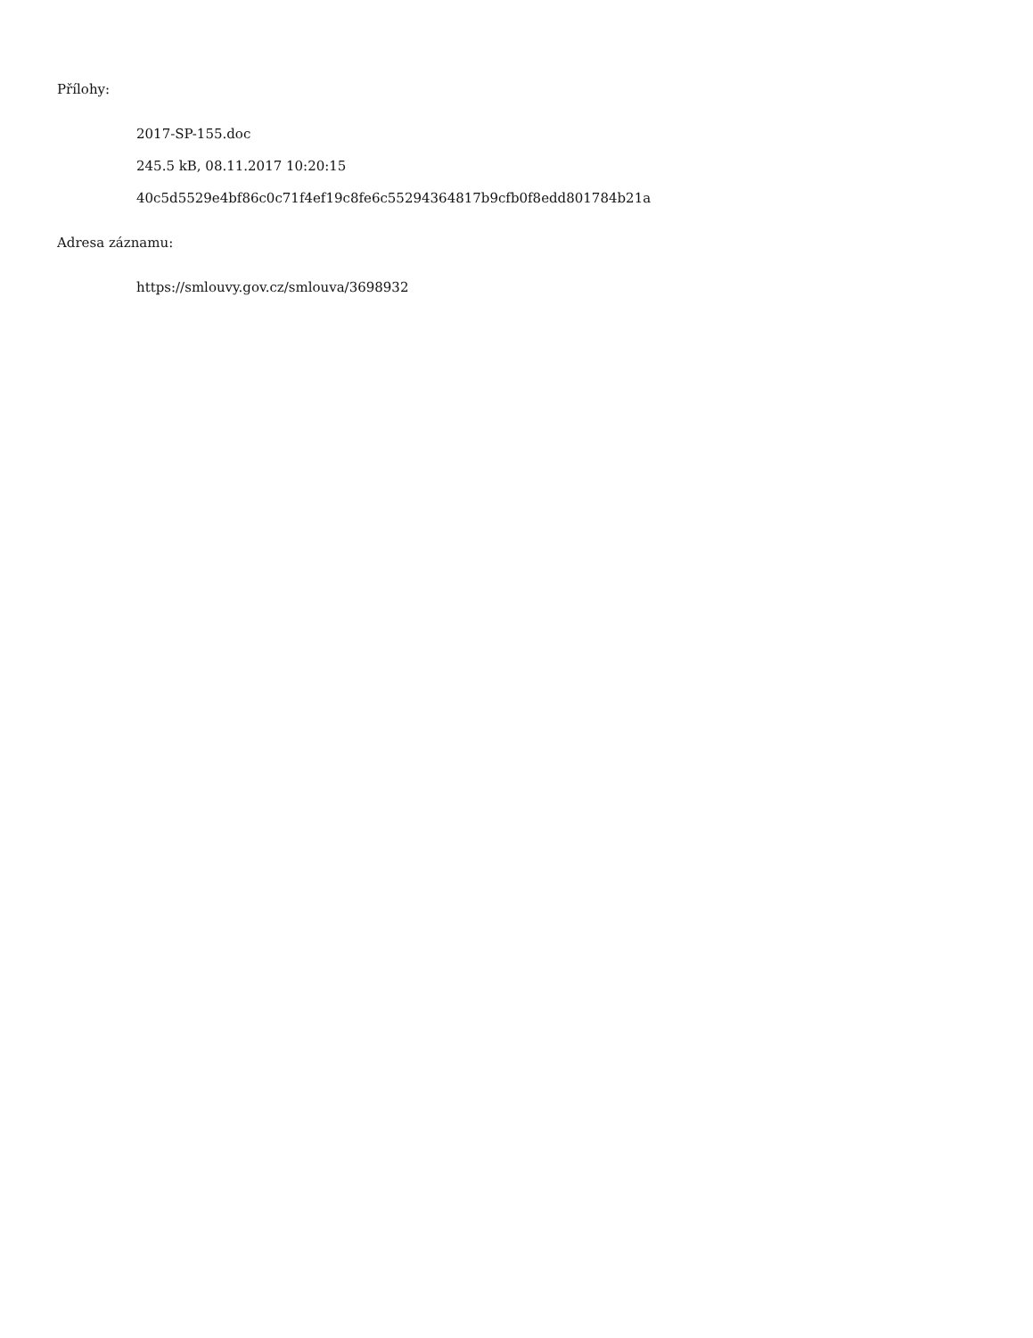Přílohy:
2017-SP-155.doc
245.5 kB, 08.11.2017 10:20:15
40c5d5529e4bf86c0c71f4ef19c8fe6c55294364817b9cfb0f8edd801784b21a
Adresa záznamu:
https://smlouvy.gov.cz/smlouva/3698932